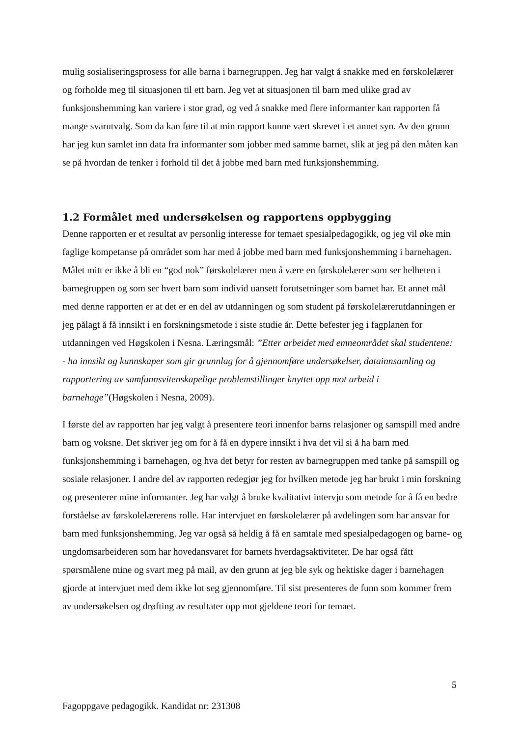mulig sosialiseringsprosess for alle barna i barnegruppen. Jeg har valgt å snakke med en førskolelærer og forholde meg til situasjonen til ett barn. Jeg vet at situasjonen til barn med ulike grad av funksjonshemming kan variere i stor grad, og ved å snakke med flere informanter kan rapporten få mange svarutvalg. Som da kan føre til at min rapport kunne vært skrevet i et annet syn. Av den grunn har jeg kun samlet inn data fra informanter som jobber med samme barnet, slik at jeg på den måten kan se på hvordan de tenker i forhold til det å jobbe med barn med funksjonshemming.
1.2 Formålet med undersøkelsen og rapportens oppbygging
Denne rapporten er et resultat av personlig interesse for temaet spesialpedagogikk, og jeg vil øke min faglige kompetanse på området som har med å jobbe med barn med funksjonshemming i barnehagen. Målet mitt er ikke å bli en “god nok” førskolelærer men å være en førskolelærer som ser helheten i barnegruppen og som ser hvert barn som individ uansett forutsetninger som barnet har. Et annet mål med denne rapporten er at det er en del av utdanningen og som student på førskolelærerutdanningen er jeg pålagt å få innsikt i en forskningsmetode i siste studie år. Dette befester jeg i fagplanen for utdanningen ved Høgskolen i Nesna. Læringsmål: ”Etter arbeidet med emneområdet skal studentene:
- ha innsikt og kunnskaper som gir grunnlag for å gjennomføre undersøkelser, datainnsamling og rapportering av samfunnsvitenskapelige problemstillinger knyttet opp mot arbeid i barnehage”(Høgskolen i Nesna, 2009).
I første del av rapporten har jeg valgt å presentere teori innenfor barns relasjoner og samspill med andre barn og voksne. Det skriver jeg om for å få en dypere innsikt i hva det vil si å ha barn med funksjonshemming i barnehagen, og hva det betyr for resten av barnegruppen med tanke på samspill og sosiale relasjoner. I andre del av rapporten redegjør jeg for hvilken metode jeg har brukt i min forskning og presenterer mine informanter. Jeg har valgt å bruke kvalitativt intervju som metode for å få en bedre forståelse av førskolelærerens rolle. Har intervjuet en førskolelærer på avdelingen som har ansvar for barn med funksjonshemming. Jeg var også så heldig å få en samtale med spesialpedagogen og barne- og ungdomsarbeideren som har hovedansvaret for barnets hverdagsaktiviteter. De har også fått spørsmålene mine og svart meg på mail, av den grunn at jeg ble syk og hektiske dager i barnehagen gjorde at intervjuet med dem ikke lot seg gjennomføre. Til sist presenteres de funn som kommer frem av undersøkelsen og drøfting av resultater opp mot gjeldene teori for temaet.
5
Fagoppgave pedagogikk. Kandidat nr: 231308